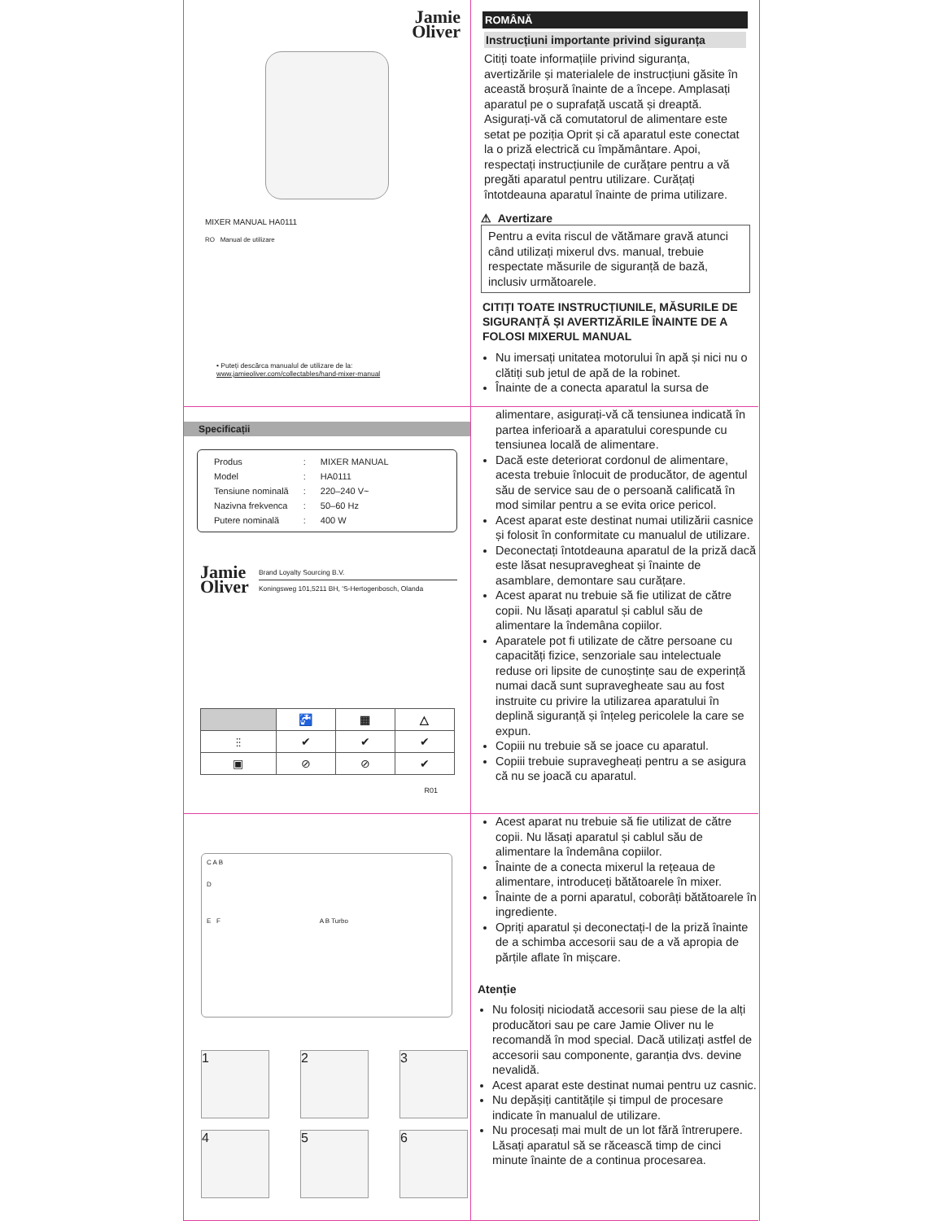Jamie
Oliver
MIXER MANUAL HA0111
RO Manual de utilizare
• Puteți descărca manualul de utilizare de la:
www.jamieoliver.com/collectables/hand-mixer-manual
ROMÂNĂ
Instrucțiuni importante privind siguranța
Citiți toate informațiile privind siguranța, avertizările și materialele de instrucțiuni găsite în această broșură înainte de a începe. Amplasați aparatul pe o suprafață uscată și dreaptă. Asigurați-vă că comutatorul de alimentare este setat pe poziția Oprit și că aparatul este conectat la o priză electrică cu împământare. Apoi, respectați instrucțiunile de curățare pentru a vă pregăti aparatul pentru utilizare. Curățați întotdeauna aparatul înainte de prima utilizare.
⚠ Avertizare
Pentru a evita riscul de vătămare gravă atunci când utilizați mixerul dvs. manual, trebuie respectate măsurile de siguranță de bază, inclusiv următoarele.
CITIȚI TOATE INSTRUCȚIUNILE, MĂSURILE DE SIGURANȚĂ ȘI AVERTIZĂRILE ÎNAINTE DE A FOLOSI MIXERUL MANUAL
Nu imersați unitatea motorului în apă și nici nu o clătiți sub jetul de apă de la robinet.
Înainte de a conecta aparatul la sursa de
Specificații
| Produs | : | MIXER MANUAL |
| Model | : | HA0111 |
| Tensiune nominală | : | 220–240 V~ |
| Nazivna frekvenca | : | 50–60 Hz |
| Putere nominală | : | 400 W |
Jamie
Oliver
Brand Loyalty Sourcing B.V.
Koningsweg 101,5211 BH, 'S-Hertogenbosch, Olanda
| | 🚰 | ▦ | △ |
| --- | --- | --- | --- |
| ⫶⫶ | ✔ | ✔ | ✔ |
| ▣ | ⊘ | ⊘ | ✔ |
R01
alimentare, asigurați-vă că tensiunea indicată în partea inferioară a aparatului corespunde cu tensiunea locală de alimentare.
Dacă este deteriorat cordonul de alimentare, acesta trebuie înlocuit de producător, de agentul său de service sau de o persoană calificată în mod similar pentru a se evita orice pericol.
Acest aparat este destinat numai utilizării casnice și folosit în conformitate cu manualul de utilizare.
Deconectați întotdeauna aparatul de la priză dacă este lăsat nesupravegheat și înainte de asamblare, demontare sau curățare.
Acest aparat nu trebuie să fie utilizat de către copii. Nu lăsați aparatul și cablul său de alimentare la îndemâna copiilor.
Aparatele pot fi utilizate de către persoane cu capacități fizice, senzoriale sau intelectuale reduse ori lipsite de cunoștințe sau de experință numai dacă sunt supravegheate sau au fost instruite cu privire la utilizarea aparatului în deplină siguranță și înțeleg pericolele la care se expun.
Copiii nu trebuie să se joace cu aparatul.
Copiii trebuie supravegheați pentru a se asigura că nu se joacă cu aparatul.
C A B
D
E F A B Turbo
1
2
3
4
5
6
Acest aparat nu trebuie să fie utilizat de către copii. Nu lăsați aparatul și cablul său de alimentare la îndemâna copiilor.
Înainte de a conecta mixerul la rețeaua de alimentare, introduceți bătătoarele în mixer.
Înainte de a porni aparatul, coborâți bătătoarele în ingrediente.
Opriți aparatul și deconectați-l de la priză înainte de a schimba accesorii sau de a vă apropia de părțile aflate în mișcare.
Atenție
Nu folosiți niciodată accesorii sau piese de la alți producători sau pe care Jamie Oliver nu le recomandă în mod special. Dacă utilizați astfel de accesorii sau componente, garanția dvs. devine nevalidă.
Acest aparat este destinat numai pentru uz casnic.
Nu depășiți cantitățile și timpul de procesare indicate în manualul de utilizare.
Nu procesați mai mult de un lot fără întrerupere. Lăsați aparatul să se răcească timp de cinci minute înainte de a continua procesarea.